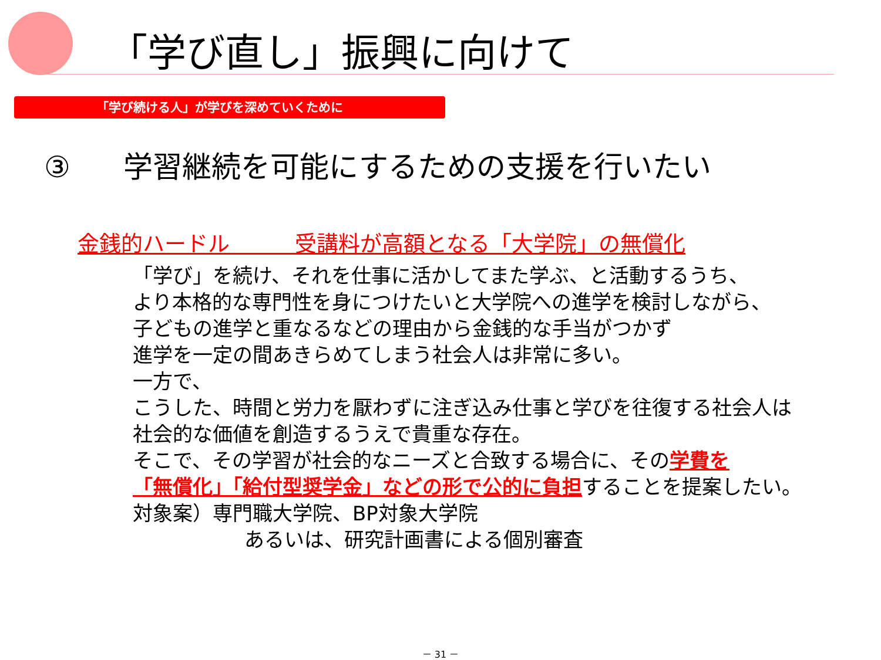「学び直し」振興に向けて
「学び続ける人」が学びを深めていくために
③ 学習継続を可能にするための支援を行いたい
金銭的ハードル　　　受講料が高額となる「大学院」の無償化
「学び」を続け、それを仕事に活かしてまた学ぶ、と活動するうち、
より本格的な専門性を身につけたいと大学院への進学を検討しながら、
子どもの進学と重なるなどの理由から金銭的な手当がつかず
進学を一定の間あきらめてしまう社会人は非常に多い。
一方で、
こうした、時間と労力を厭わずに注ぎ込み仕事と学びを往復する社会人は
社会的な価値を創造するうえで貴重な存在。
そこで、その学習が社会的なニーズと合致する場合に、その学費を
「無償化」「給付型奨学金」などの形で公的に負担することを提案したい。
対象案）専門職大学院、BP対象大学院
あるいは、研究計画書による個別審査
－ 31 －